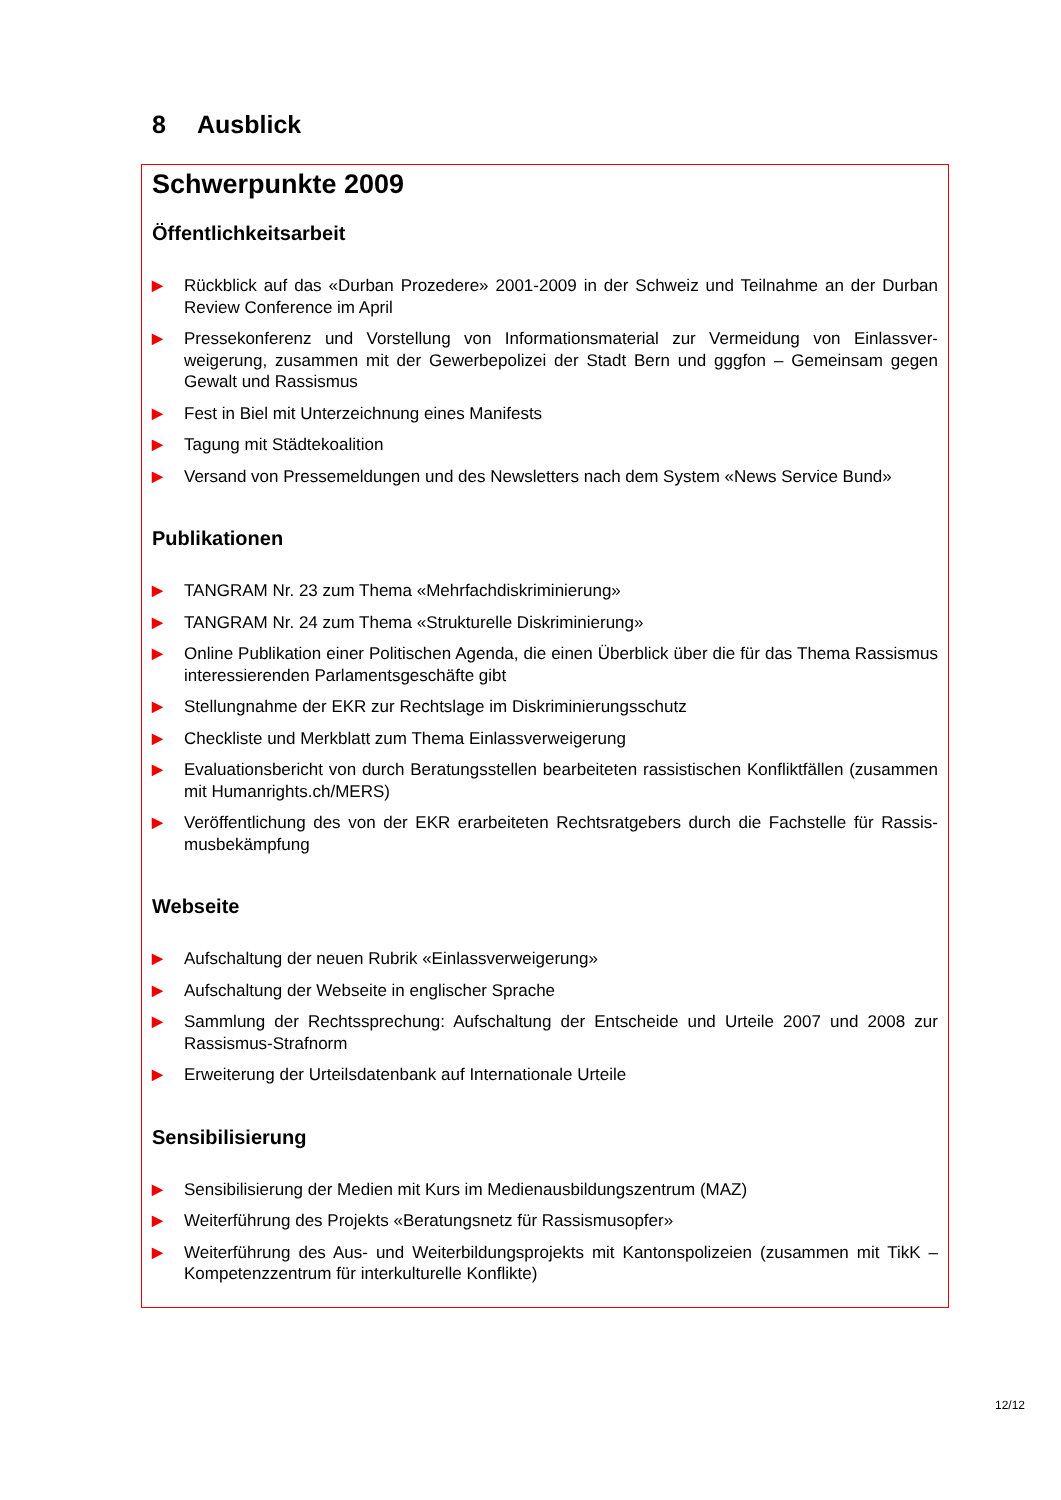8 Ausblick
Schwerpunkte 2009
Öffentlichkeitsarbeit
▶ Rückblick auf das «Durban Prozedere» 2001-2009 in der Schweiz und Teilnahme an der Durban Review Conference im April
▶ Pressekonferenz und Vorstellung von Informationsmaterial zur Vermeidung von Einlassver­weigerung, zusammen mit der Gewerbepolizei der Stadt Bern und gggfon – Gemeinsam gegen Gewalt und Rassismus
▶ Fest in Biel mit Unterzeichnung eines Manifests
▶ Tagung mit Städtekoalition
▶ Versand von Pressemeldungen und des Newsletters nach dem System «News Service Bund»
Publikationen
▶ TANGRAM Nr. 23 zum Thema «Mehrfachdiskriminierung»
▶ TANGRAM Nr. 24 zum Thema «Strukturelle Diskriminierung»
▶ Online Publikation einer Politischen Agenda, die einen Überblick über die für das Thema Rassis­mus interessierenden Parlamentsgeschäfte gibt
▶ Stellungnahme der EKR zur Rechtslage im Diskriminierungsschutz
▶ Checkliste und Merkblatt zum Thema Einlassverweigerung
▶ Evaluationsbericht von durch Beratungsstellen bearbeiteten rassistischen Konfliktfällen (zusam­men mit Humanrights.ch/MERS)
▶ Veröffentlichung des von der EKR erarbeiteten Rechtsratgebers durch die Fachstelle für Rassis­musbekämpfung
Webseite
▶ Aufschaltung der neuen Rubrik «Einlassverweigerung»
▶ Aufschaltung der Webseite in englischer Sprache
▶ Sammlung der Rechtssprechung: Aufschaltung der Entscheide und Urteile 2007 und 2008 zur Rassismus-Strafnorm
▶ Erweiterung der Urteilsdatenbank auf Internationale Urteile
Sensibilisierung
▶ Sensibilisierung der Medien mit Kurs im Medienausbildungszentrum (MAZ)
▶ Weiterführung des Projekts «Beratungsnetz für Rassismusopfer»
▶ Weiterführung des Aus- und Weiterbildungsprojekts mit Kantonspolizeien (zusammen mit TikK – Kompetenzzentrum für interkulturelle Konflikte)
12/12